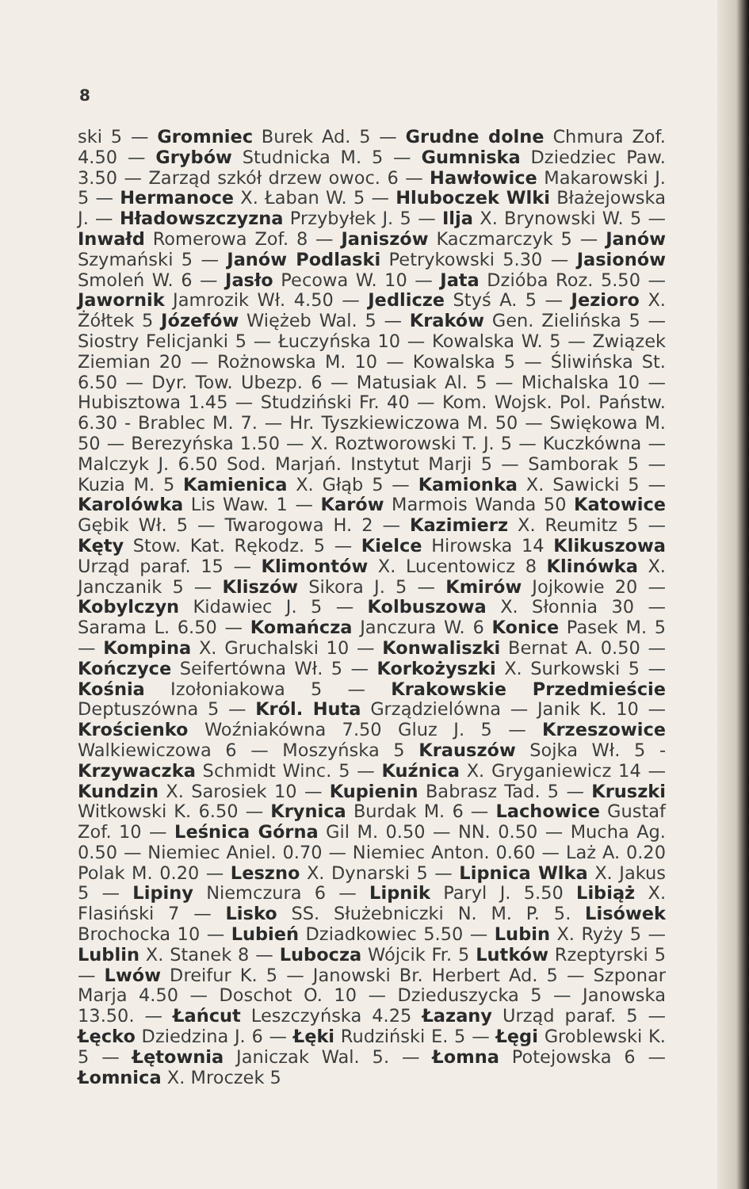8
ski 5 — Gromniec Burek Ad. 5 — Grudne dolne Chmura Zof. 4.50 — Grybów Studnicka M. 5 — Gumniska Dziedziec Paw. 3.50 — Zarząd szkół drzew owoc. 6 — Hawłowice Makarowski J. 5 — Hermanoce X. Łaban W. 5 — Hluboczek Wlki Błażejowska J. — Hładowszczyzna Przybyłek J. 5 — Ilja X. Brynowski W. 5 — Inwałd Romerowa Zof. 8 — Janiszów Kaczmarczyk 5 — Janów Szymański 5 — Janów Podlaski Petrykowski 5.30 — Jasionów Smoleń W. 6 — Jasło Pecowa W. 10 — Jata Dzióba Roz. 5.50 — Jawornik Jamrozik Wł. 4.50 — Jedlicze Styś A. 5 — Jezioro X. Żółtek 5 Józefów Więżeb Wal. 5 — Kraków Gen. Zielińska 5 — Siostry Felicjanki 5 — Łuczyńska 10 — Kowalska W. 5 — Związek Ziemian 20 — Rożnowska M. 10 — Kowalska 5 — Śliwińska St. 6.50 — Dyr. Tow. Ubezp. 6 — Matusiak Al. 5 — Michalska 10 — Hubisztowa 1.45 — Studziński Fr. 40 — Kom. Wojsk. Pol. Państw. 6.30 - Brablec M. 7. — Hr. Tyszkiewiczowa M. 50 — Swiękowa M. 50 — Berezyńska 1.50 — X. Roztworowski T. J. 5 — Kuczkówna — Malczyk J. 6.50 Sod. Marjań. Instytut Marji 5 — Samborak 5 — Kuzia M. 5 Kamienica X. Głąb 5 — Kamionka X. Sawicki 5 — Karolówka Lis Waw. 1 — Karów Marmois Wanda 50 Katowice Gębik Wł. 5 — Twarogowa H. 2 — Kazimierz X. Reumitz 5 — Kęty Stow. Kat. Rękodz. 5 — Kielce Hirowska 14 Klikuszowa Urząd paraf. 15 — Klimontów X. Lucentowicz 8 Klinówka X. Janczanik 5 — Kliszów Sikora J. 5 — Kmirów Jojkowie 20 — Kobylczyn Kidawiec J. 5 — Kolbuszowa X. Słonnia 30 — Sarama L. 6.50 — Komańcza Janczura W. 6 Konice Pasek M. 5 — Kompina X. Gruchalski 10 — Konwaliszki Bernat A. 0.50 — Kończyce Seifertówna Wł. 5 — Korkożyszki X. Surkowski 5 — Kośnia Izołoniakowa 5 — Krakowskie Przedmieście Deptuszówna 5 — Król. Huta Grządzielówna — Janik K. 10 — Krościenko Woźniakówna 7.50 Gluz J. 5 — Krzeszowice Walkiewiczowa 6 — Moszyńska 5 Krauszów Sojka Wł. 5 - Krzywaczka Schmidt Winc. 5 — Kuźnica X. Gryganiewicz 14 — Kundzin X. Sarosiek 10 — Kupienin Babrasz Tad. 5 — Kruszki Witkowski K. 6.50 — Krynica Burdak M. 6 — Lachowice Gustaf Zof. 10 — Leśnica Górna Gil M. 0.50 — NN. 0.50 — Mucha Ag. 0.50 — Niemiec Aniel. 0.70 — Niemiec Anton. 0.60 — Laż A. 0.20 Polak M. 0.20 — Leszno X. Dynarski 5 — Lipnica Wlka X. Jakus 5 — Lipiny Niemczura 6 — Lipnik Paryl J. 5.50 Libiąż X. Flasiński 7 — Lisko SS. Służebniczki N. M. P. 5. Lisówek Brochocka 10 — Lubień Dziadkowiec 5.50 — Lubin X. Ryży 5 — Lublin X. Stanek 8 — Lubocza Wójcik Fr. 5 Lutków Rzeptyrski 5 — Lwów Dreifur K. 5 — Janowski Br. Herbert Ad. 5 — Szponar Marja 4.50 — Doschot O. 10 — Dzieduszycka 5 — Janowska 13.50. — Łańcut Leszczyńska 4.25 Łazany Urząd paraf. 5 — Łęcko Dziedzina J. 6 — Łęki Rudziński E. 5 — Łęgi Groblewski K. 5 — Łętownia Janiczak Wal. 5. — Łomna Potejowska 6 — Łomnica X. Mroczek 5